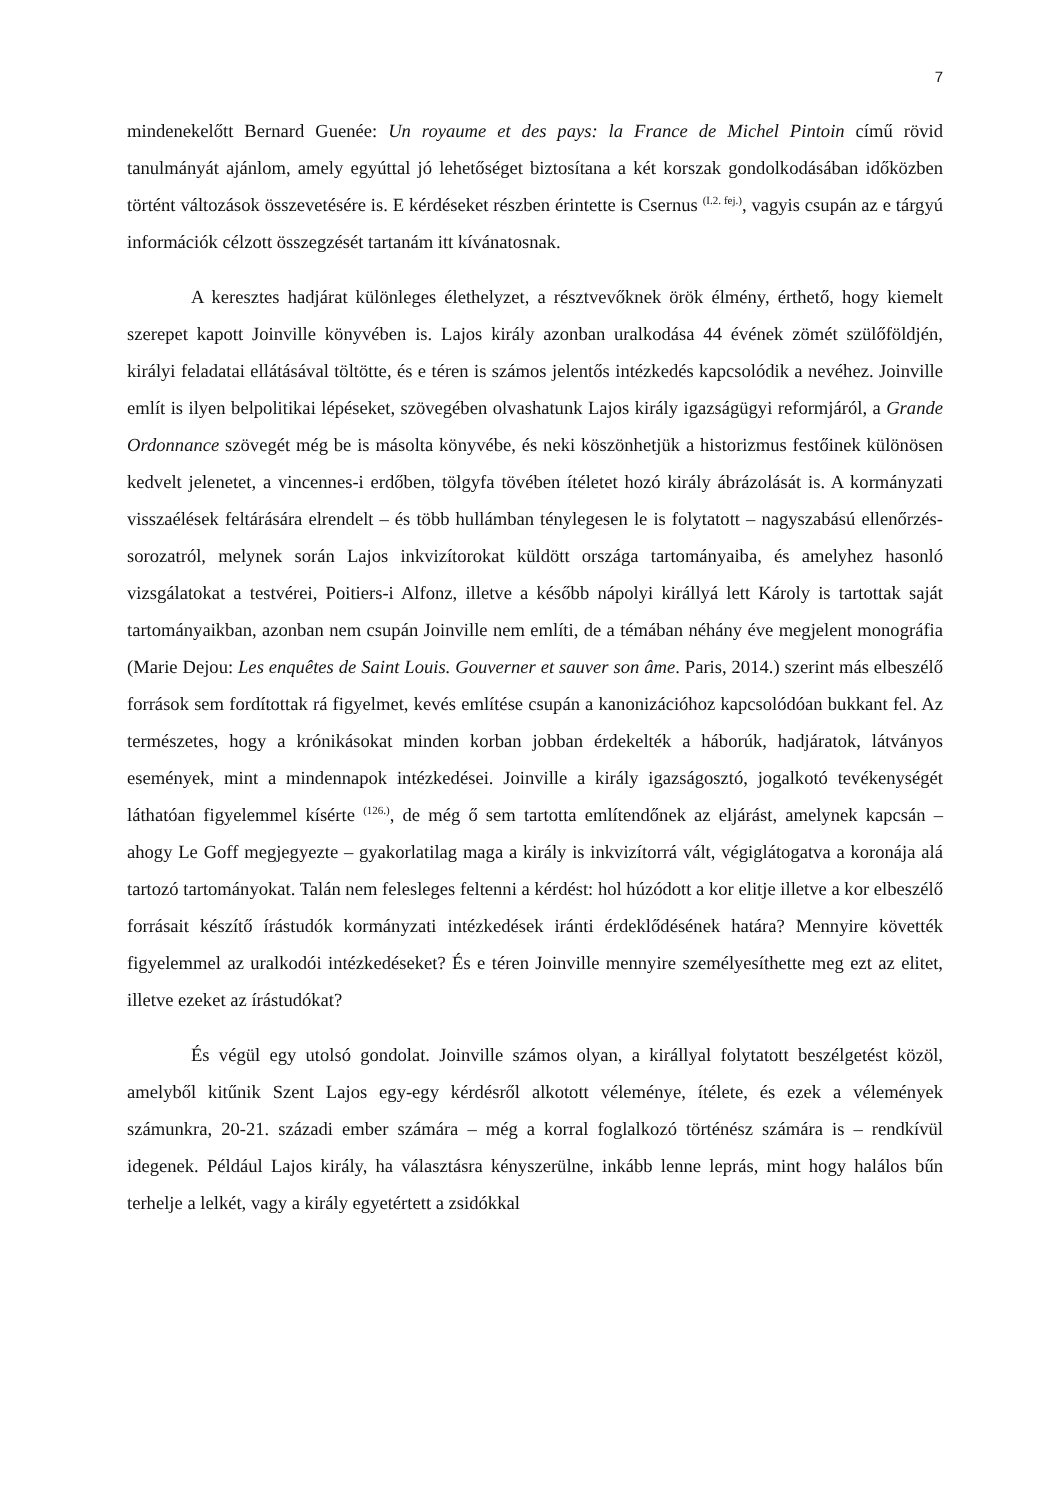7
mindenekelőtt Bernard Guenée: Un royaume et des pays: la France de Michel Pintoin című rövid tanulmányát ajánlom, amely egyúttal jó lehetőséget biztosítana a két korszak gondolkodásában időközben történt változások összevetésére is. E kérdéseket részben érintette is Csernus <sup>(I.2. fej.)</sup>, vagyis csupán az e tárgyú információk célzott összegzését tartanám itt kívánatosnak.
A keresztes hadjárat különleges élethelyzet, a résztvevőknek örök élmény, érthető, hogy kiemelt szerepet kapott Joinville könyvében is. Lajos király azonban uralkodása 44 évének zömét szülőföldjén, királyi feladatai ellátásával töltötte, és e téren is számos jelentős intézkedés kapcsolódik a nevéhez. Joinville említ is ilyen belpolitikai lépéseket, szövegében olvashatunk Lajos király igazságügyi reformjáról, a Grande Ordonnance szövegét még be is másolta könyvébe, és neki köszönhetjük a historizmus festőinek különösen kedvelt jelenetet, a vincennes-i erdőben, tölgyfa tövében ítéletet hozó király ábrázolását is. A kormányzati visszaélések feltárására elrendelt – és több hullámban ténylegesen le is folytatott – nagyszabású ellenőrzés-sorozatról, melynek során Lajos inkvizítorokat küldött országa tartományaiba, és amelyhez hasonló vizsgálatokat a testvérei, Poitiers-i Alfonz, illetve a később nápolyi királlyá lett Károly is tartottak saját tartományaikban, azonban nem csupán Joinville nem említi, de a témában néhány éve megjelent monográfia (Marie Dejou: Les enquêtes de Saint Louis. Gouverner et sauver son âme. Paris, 2014.) szerint más elbeszélő források sem fordítottak rá figyelmet, kevés említése csupán a kanonizációhoz kapcsolódóan bukkant fel. Az természetes, hogy a krónikásokat minden korban jobban érdekelték a háborúk, hadjáratok, látványos események, mint a mindennapok intézkedései. Joinville a király igazságosztó, jogalkotó tevékenységét láthatóan figyelemmel kísérte <sup>(126.)</sup>, de még ő sem tartotta említendőnek az eljárást, amelynek kapcsán – ahogy Le Goff megjegyezte – gyakorlatilag maga a király is inkvizítorrá vált, végiglátogatva a koronája alá tartozó tartományokat. Talán nem felesleges feltenni a kérdést: hol húzódott a kor elitje illetve a kor elbeszélő forrásait készítő írástudók kormányzati intézkedések iránti érdeklődésének határa? Mennyire követték figyelemmel az uralkodói intézkedéseket? És e téren Joinville mennyire személyesíthette meg ezt az elitet, illetve ezeket az írástudókat?
És végül egy utolsó gondolat. Joinville számos olyan, a királlyal folytatott beszélgetést közöl, amelyből kitűnik Szent Lajos egy-egy kérdésről alkotott véleménye, ítélete, és ezek a vélemények számunkra, 20-21. századi ember számára – még a korral foglalkozó történész számára is – rendkívül idegenek. Például Lajos király, ha választásra kényszerülne, inkább lenne leprás, mint hogy halálos bűn terhelje a lelkét, vagy a király egyetértett a zsidókkal